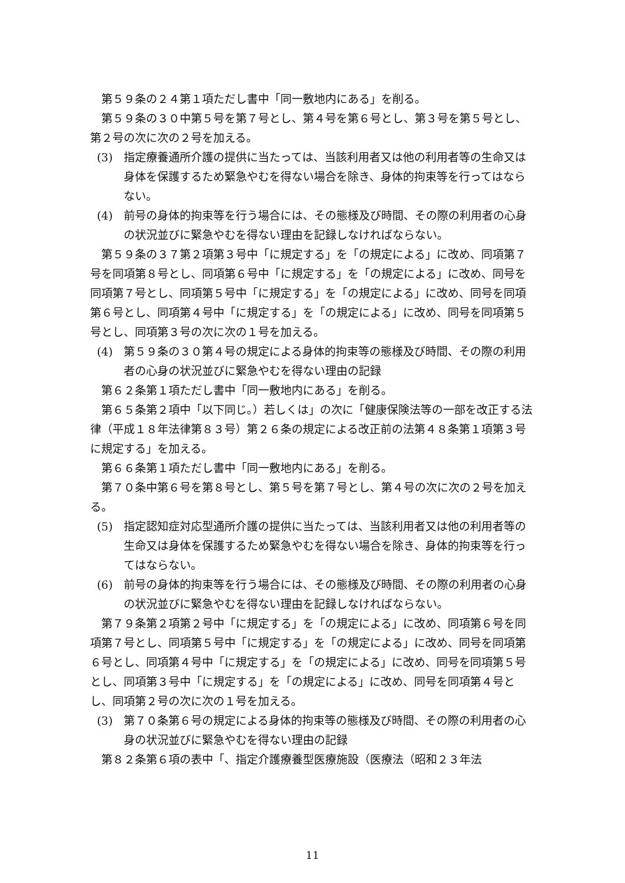第５９条の２４第１項ただし書中「同一敷地内にある」を削る。
第５９条の３０中第５号を第７号とし、第４号を第６号とし、第３号を第５号とし、第２号の次に次の２号を加える。
(3)　指定療養通所介護の提供に当たっては、当該利用者又は他の利用者等の生命又は身体を保護するため緊急やむを得ない場合を除き、身体的拘束等を行ってはならない。
(4)　前号の身体的拘束等を行う場合には、その態様及び時間、その際の利用者の心身の状況並びに緊急やむを得ない理由を記録しなければならない。
第５９条の３７第２項第３号中「に規定する」を「の規定による」に改め、同項第７号を同項第８号とし、同項第６号中「に規定する」を「の規定による」に改め、同号を同項第７号とし、同項第５号中「に規定する」を「の規定による」に改め、同号を同項第６号とし、同項第４号中「に規定する」を「の規定による」に改め、同号を同項第５号とし、同項第３号の次に次の１号を加える。
(4)　第５９条の３０第４号の規定による身体的拘束等の態様及び時間、その際の利用者の心身の状況並びに緊急やむを得ない理由の記録
第６２条第１項ただし書中「同一敷地内にある」を削る。
第６５条第２項中「以下同じ。）若しくは」の次に「健康保険法等の一部を改正する法律（平成１８年法律第８３号）第２６条の規定による改正前の法第４８条第１項第３号に規定する」を加える。
第６６条第１項ただし書中「同一敷地内にある」を削る。
第７０条中第６号を第８号とし、第５号を第７号とし、第４号の次に次の２号を加える。
(5)　指定認知症対応型通所介護の提供に当たっては、当該利用者又は他の利用者等の生命又は身体を保護するため緊急やむを得ない場合を除き、身体的拘束等を行ってはならない。
(6)　前号の身体的拘束等を行う場合には、その態様及び時間、その際の利用者の心身の状況並びに緊急やむを得ない理由を記録しなければならない。
第７９条第２項第２号中「に規定する」を「の規定による」に改め、同項第６号を同項第７号とし、同項第５号中「に規定する」を「の規定による」に改め、同号を同項第６号とし、同項第４号中「に規定する」を「の規定による」に改め、同号を同項第５号とし、同項第３号中「に規定する」を「の規定による」に改め、同号を同項第４号とし、同項第２号の次に次の１号を加える。
(3)　第７０条第６号の規定による身体的拘束等の態様及び時間、その際の利用者の心身の状況並びに緊急やむを得ない理由の記録
第８２条第６項の表中「、指定介護療養型医療施設（医療法（昭和２３年法
11